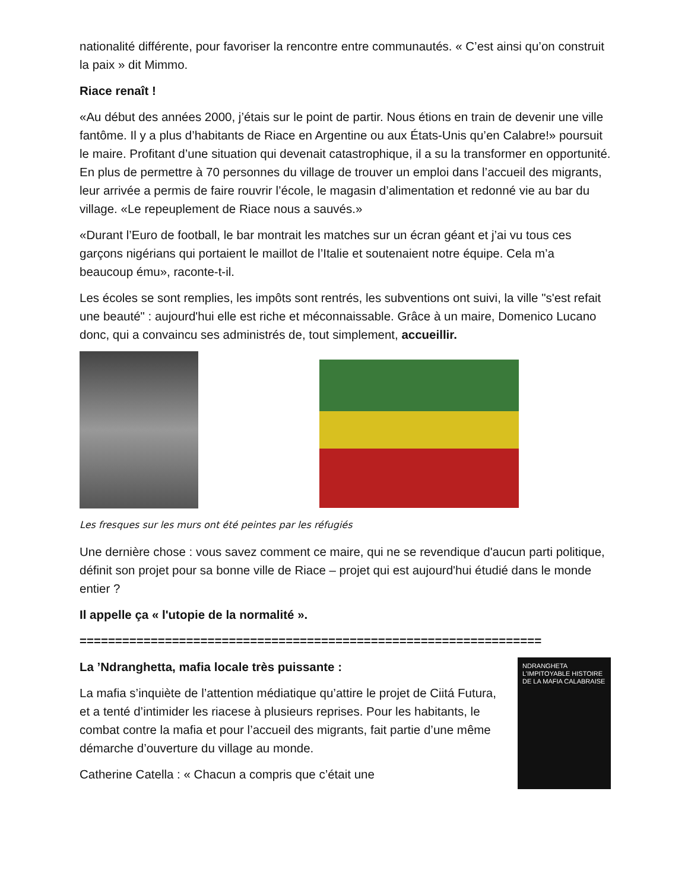nationalité différente, pour favoriser la rencontre entre communautés. « C’est ainsi qu’on construit la paix » dit Mimmo.
Riace renaît !
«Au début des années 2000, j’étais sur le point de partir. Nous étions en train de devenir une ville fantôme. Il y a plus d’habitants de Riace en Argentine ou aux États-Unis qu’en Calabre!» poursuit le maire. Profitant d’une situation qui devenait catastrophique, il a su la transformer en opportunité. En plus de permettre à 70 personnes du village de trouver un emploi dans l’accueil des migrants, leur arrivée a permis de faire rouvrir l’école, le magasin d’alimentation et redonné vie au bar du village. «Le repeuplement de Riace nous a sauvés.»
«Durant l’Euro de football, le bar montrait les matches sur un écran géant et j’ai vu tous ces garçons nigérians qui portaient le maillot de l’Italie et soutenaient notre équipe. Cela m’a beaucoup ému», raconte-t-il.
Les écoles se sont remplies, les impôts sont rentrés, les subventions ont suivi, la ville "s'est refait une beauté" : aujourd'hui elle est riche et méconnaissable. Grâce à un maire, Domenico Lucano donc, qui a convaincu ses administrés de, tout simplement, accueillir.
Les fresques sur les murs ont été peintes par les réfugiés
Une dernière chose : vous savez comment ce maire, qui ne se revendique d'aucun parti politique, définit son projet pour sa bonne ville de Riace – projet qui est aujourd'hui étudié dans le monde entier ?
Il appelle ça « l'utopie de la normalité ».
=================================================================
La ’Ndranghetta, mafia locale très puissante :
La mafia s’inquiète de l’attention médiatique qu’attire le projet de Ciitá Futura, et a tenté d’intimider les riacese à plusieurs reprises. Pour les habitants, le combat contre la mafia et pour l’accueil des migrants, fait partie d’une même démarche d’ouverture du village au monde.
Catherine Catella : « Chacun a compris que c’était une
NDRANGHETA
L’IMPITOYABLE HISTOIRE DE LA MAFIA CALABRAISE